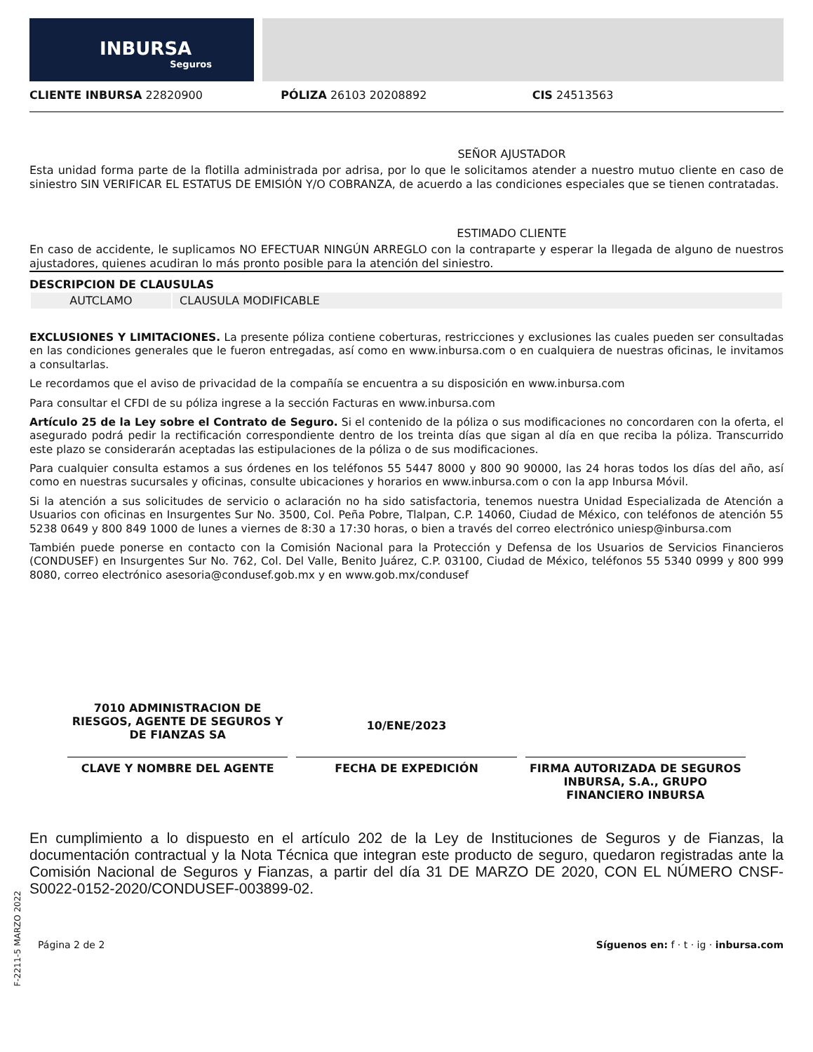INBURSA
Seguros
CLIENTE INBURSA 22820900 PÓLIZA 26103 20208892 CIS 24513563
SEÑOR AJUSTADOR
Esta unidad forma parte de la flotilla administrada por adrisa, por lo que le solicitamos atender a nuestro mutuo cliente en caso de siniestro SIN VERIFICAR EL ESTATUS DE EMISIÓN Y/O COBRANZA, de acuerdo a las condiciones especiales que se tienen contratadas.
ESTIMADO CLIENTE
En caso de accidente, le suplicamos NO EFECTUAR NINGÚN ARREGLO con la contraparte y esperar la llegada de alguno de nuestros ajustadores, quienes acudiran lo más pronto posible para la atención del siniestro.
DESCRIPCION DE CLAUSULAS
| AUTCLAMO | CLAUSULA MODIFICABLE |
EXCLUSIONES Y LIMITACIONES. La presente póliza contiene coberturas, restricciones y exclusiones las cuales pueden ser consultadas en las condiciones generales que le fueron entregadas, así como en www.inbursa.com o en cualquiera de nuestras oficinas, le invitamos a consultarlas.
Le recordamos que el aviso de privacidad de la compañía se encuentra a su disposición en www.inbursa.com
Para consultar el CFDI de su póliza ingrese a la sección Facturas en www.inbursa.com
Artículo 25 de la Ley sobre el Contrato de Seguro. Si el contenido de la póliza o sus modificaciones no concordaren con la oferta, el asegurado podrá pedir la rectificación correspondiente dentro de los treinta días que sigan al día en que reciba la póliza. Transcurrido este plazo se considerarán aceptadas las estipulaciones de la póliza o de sus modificaciones.
Para cualquier consulta estamos a sus órdenes en los teléfonos 55 5447 8000 y 800 90 90000, las 24 horas todos los días del año, así como en nuestras sucursales y oficinas, consulte ubicaciones y horarios en www.inbursa.com o con la app Inbursa Móvil.
Si la atención a sus solicitudes de servicio o aclaración no ha sido satisfactoria, tenemos nuestra Unidad Especializada de Atención a Usuarios con oficinas en Insurgentes Sur No. 3500, Col. Peña Pobre, Tlalpan, C.P. 14060, Ciudad de México, con teléfonos de atención 55 5238 0649 y 800 849 1000 de lunes a viernes de 8:30 a 17:30 horas, o bien a través del correo electrónico uniesp@inbursa.com
También puede ponerse en contacto con la Comisión Nacional para la Protección y Defensa de los Usuarios de Servicios Financieros (CONDUSEF) en Insurgentes Sur No. 762, Col. Del Valle, Benito Juárez, C.P. 03100, Ciudad de México, teléfonos 55 5340 0999 y 800 999 8080, correo electrónico asesoria@condusef.gob.mx y en www.gob.mx/condusef
7010 ADMINISTRACION DE RIESGOS, AGENTE DE SEGUROS Y DE FIANZAS SA
CLAVE Y NOMBRE DEL AGENTE
10/ENE/2023
FECHA DE EXPEDICIÓN
FIRMA AUTORIZADA DE SEGUROS INBURSA, S.A., GRUPO FINANCIERO INBURSA
En cumplimiento a lo dispuesto en el artículo 202 de la Ley de Instituciones de Seguros y de Fianzas, la documentación contractual y la Nota Técnica que integran este producto de seguro, quedaron registradas ante la Comisión Nacional de Seguros y Fianzas, a partir del día 31 DE MARZO DE 2020, CON EL NÚMERO CNSF-S0022-0152-2020/CONDUSEF-003899-02.
Página 2 de 2 Síguenos en: f · t · ig · inbursa.com
F-2211-5 MARZO 2022